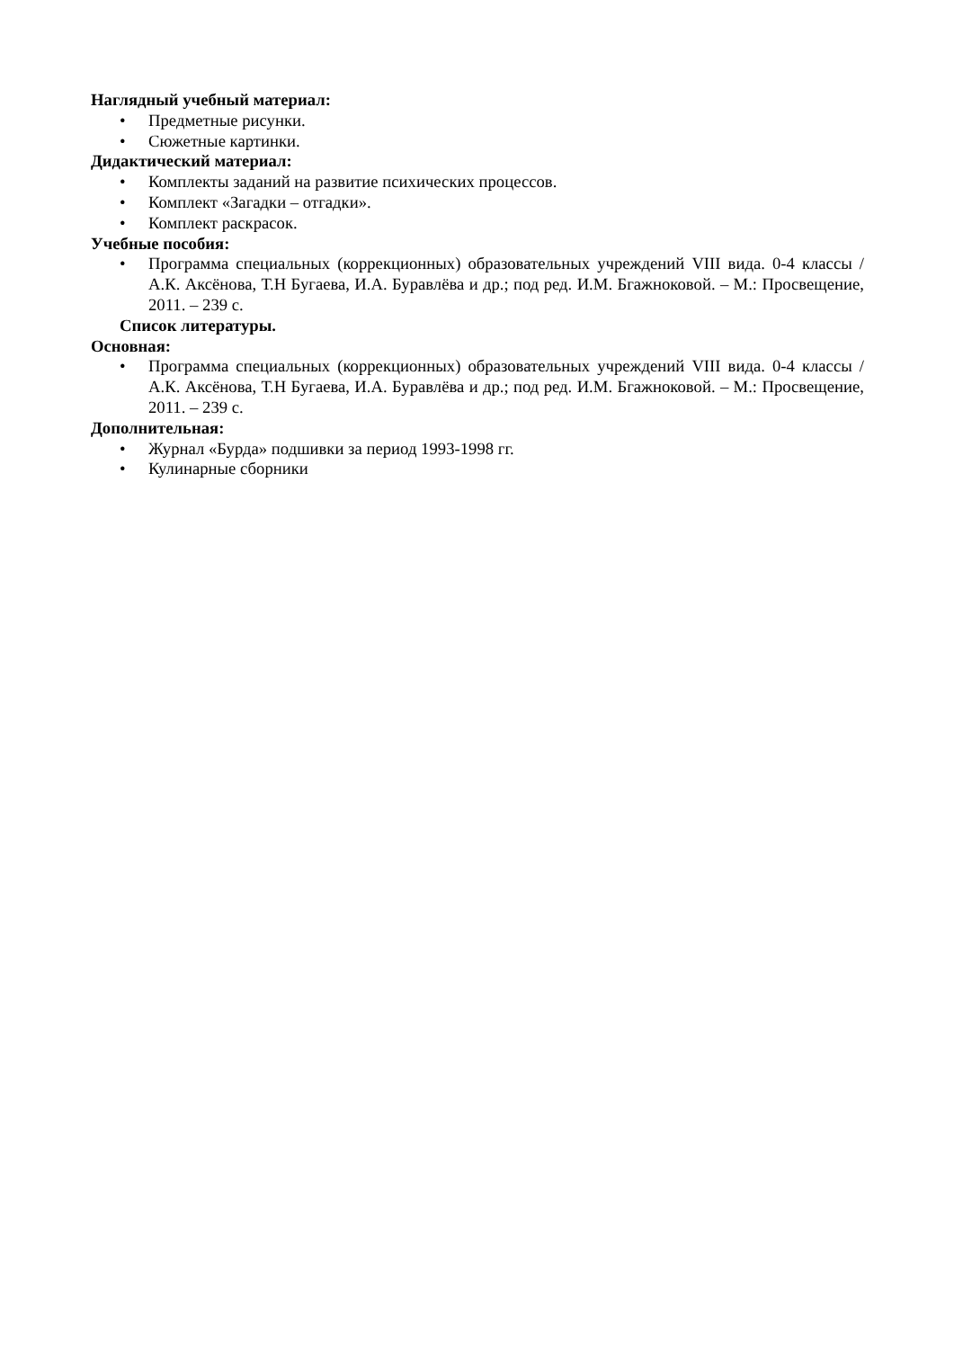Наглядный учебный материал:
• Предметные рисунки.
• Сюжетные картинки.
Дидактический материал:
• Комплекты заданий на развитие психических процессов.
• Комплект «Загадки – отгадки».
• Комплект раскрасок.
Учебные пособия:
• Программа специальных (коррекционных) образовательных учреждений VIII вида. 0-4 классы / А.К. Аксёнова, Т.Н Бугаева, И.А. Буравлёва и др.; под ред. И.М. Бгажноковой. – М.: Просвещение, 2011. – 239 с.
Список литературы.
Основная:
• Программа специальных (коррекционных) образовательных учреждений VIII вида. 0-4 классы / А.К. Аксёнова, Т.Н Бугаева, И.А. Буравлёва и др.; под ред. И.М. Бгажноковой. – М.: Просвещение, 2011. – 239 с.
Дополнительная:
• Журнал «Бурда» подшивки за период 1993-1998 гг.
• Кулинарные сборники